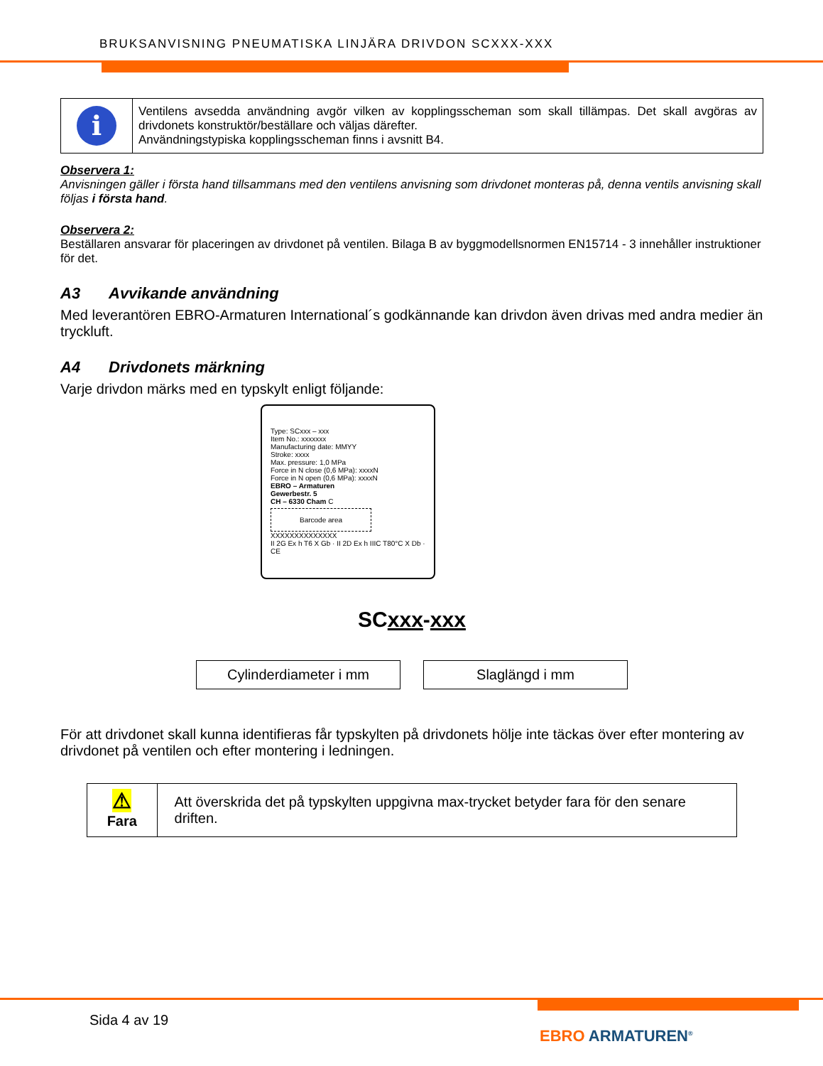BRUKSANVISNING PNEUMATISKA LINJÄRA DRIVDON SCXXX-XXX
i
Ventilens avsedda användning avgör vilken av kopplingsscheman som skall tillämpas. Det skall avgöras av drivdonets konstruktör/beställare och väljas därefter.
Användningstypiska kopplingsscheman finns i avsnitt B4.
Observera 1:
Anvisningen gäller i första hand tillsammans med den ventilens anvisning som drivdonet monteras på, denna ventils anvisning skall följas i första hand.
Observera 2:
Beställaren ansvarar för placeringen av drivdonet på ventilen. Bilaga B av byggmodellsnormen EN15714 - 3 innehåller instruktioner för det.
A3 Avvikande användning
Med leverantören EBRO-Armaturen International´s godkännande kan drivdon även drivas med andra medier än tryckluft.
A4 Drivdonets märkning
Varje drivdon märks med en typskylt enligt följande:
Type: SCxxx – xxx
Item No.: xxxxxxx
Manufacturing date: MMYY
Stroke: xxxx
Max. pressure: 1,0 MPa
Force in N close (0,6 MPa): xxxxN
Force in N open (0,6 MPa): xxxxN
EBRO – Armaturen
Gewerbestr. 5
CH – 6330 Cham C
Barcode area
XXXXXXXXXXXXXX
II 2G Ex h T6 X Gb · II 2D Ex h IIIC T80°C X Db · CE
SCxxx-xxx
Cylinderdiameter i mm Slaglängd i mm
För att drivdonet skall kunna identifieras får typskylten på drivdonets hölje inte täckas över efter montering av drivdonet på ventilen och efter montering i ledningen.
⚠
Fara
Att överskrida det på typskylten uppgivna max-trycket betyder fara för den senare driften.
Sida 4 av 19
EBRO ARMATUREN<sup>®</sup>